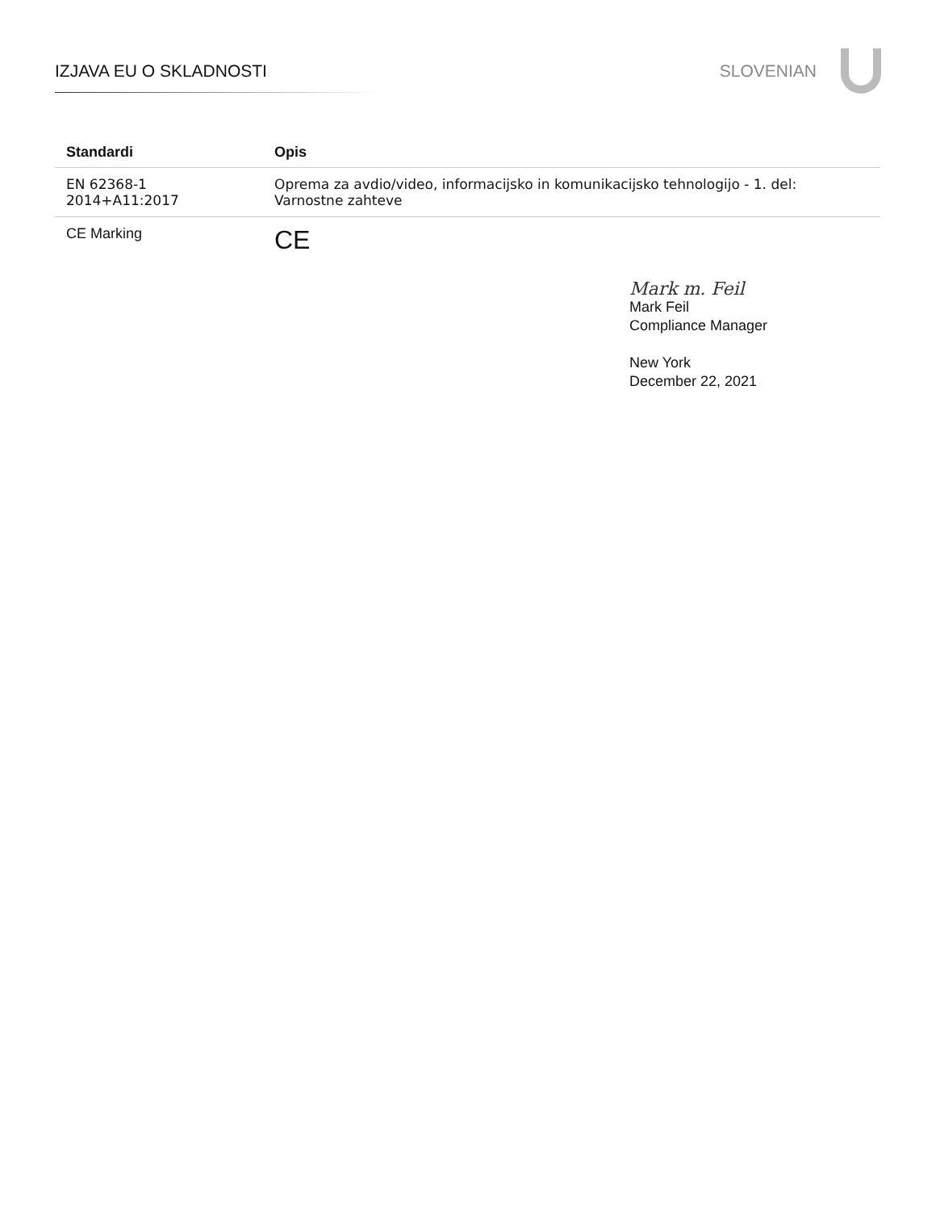IZJAVA EU O SKLADNOSTI SLOVENIAN
| Standardi | Opis |
| --- | --- |
| EN 62368-1 2014+A11:2017 | Oprema za avdio/video, informacijsko in komunikacijsko tehnologijo - 1. del: Varnostne zahteve |
| CE Marking | CE |
Mark m. Feil
Mark Feil
Compliance Manager
New York
December 22, 2021